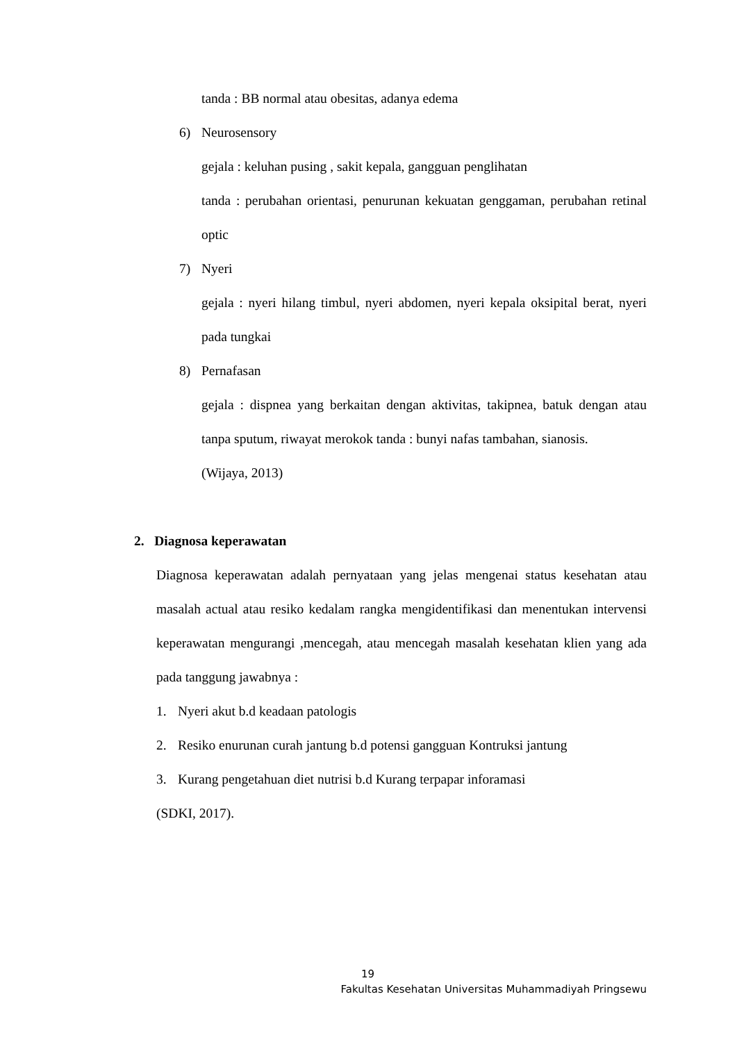tanda : BB normal atau obesitas, adanya edema
6) Neurosensory
gejala : keluhan pusing , sakit kepala, gangguan penglihatan
tanda : perubahan orientasi, penurunan kekuatan genggaman, perubahan retinal optic
7) Nyeri
gejala : nyeri hilang timbul, nyeri abdomen, nyeri kepala oksipital berat, nyeri pada tungkai
8) Pernafasan
gejala : dispnea yang berkaitan dengan aktivitas, takipnea, batuk dengan atau tanpa sputum, riwayat merokok tanda : bunyi nafas tambahan, sianosis.
(Wijaya, 2013)
2. Diagnosa keperawatan
Diagnosa keperawatan adalah pernyataan yang jelas mengenai status kesehatan atau masalah actual atau resiko kedalam rangka mengidentifikasi dan menentukan intervensi keperawatan mengurangi ,mencegah, atau mencegah masalah kesehatan klien yang ada pada tanggung jawabnya :
1. Nyeri akut b.d keadaan patologis
2. Resiko enurunan curah jantung b.d potensi gangguan Kontruksi jantung
3. Kurang pengetahuan diet nutrisi b.d Kurang terpapar inforamasi
(SDKI, 2017).
19
Fakultas Kesehatan Universitas Muhammadiyah Pringsewu